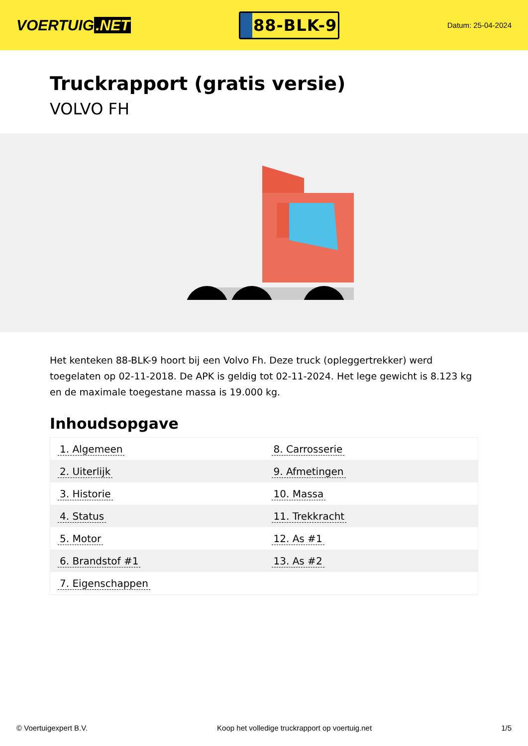VOERTUIG.NET
88-BLK-9
Datum: 25-04-2024
Truckrapport (gratis versie)
VOLVO FH
Het kenteken 88-BLK-9 hoort bij een Volvo Fh. Deze truck (opleggertrekker) werd toegelaten op 02-11-2018. De APK is geldig tot 02-11-2024. Het lege gewicht is 8.123 kg en de maximale toegestane massa is 19.000 kg.
Inhoudsopgave
| 1. Algemeen | 8. Carrosserie |
| 2. Uiterlijk | 9. Afmetingen |
| 3. Historie | 10. Massa |
| 4. Status | 11. Trekkracht |
| 5. Motor | 12. As #1 |
| 6. Brandstof #1 | 13. As #2 |
| 7. Eigenschappen | |
© Voertuigexpert B.V. Koop het volledige truckrapport op voertuig.net 1/5